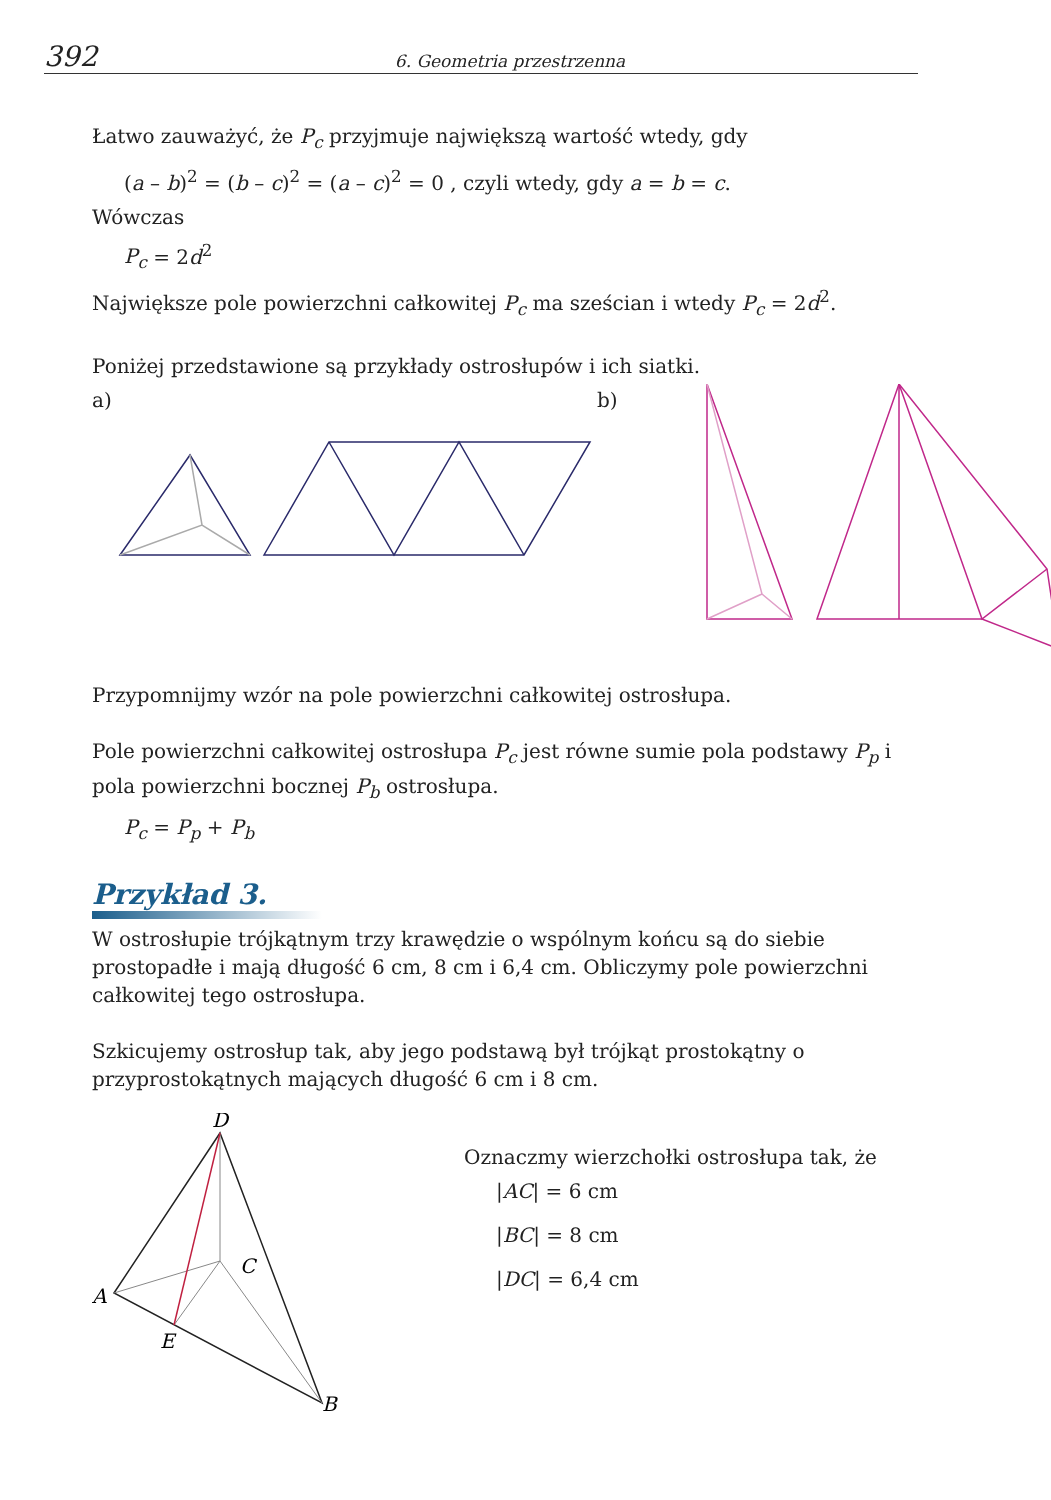392 6. Geometria przestrzenna
Łatwo zauważyć, że P<sub>c</sub> przyjmuje największą wartość wtedy, gdy
(a – b)<sup>2</sup> = (b – c)<sup>2</sup> = (a – c)<sup>2</sup> = 0 , czyli wtedy, gdy a = b = c.
Wówczas
P<sub>c</sub> = 2d<sup>2</sup>
Największe pole powierzchni całkowitej P<sub>c</sub> ma sześcian i wtedy P<sub>c</sub> = 2d<sup>2</sup>.
Poniżej przedstawione są przykłady ostrosłupów i ich siatki.
a) b)
Przypomnijmy wzór na pole powierzchni całkowitej ostrosłupa.
Pole powierzchni całkowitej ostrosłupa P<sub>c</sub> jest równe sumie pola podstawy P<sub>p</sub> i pola powierzchni bocznej P<sub>b</sub> ostrosłupa.
P<sub>c</sub> = P<sub>p</sub> + P<sub>b</sub>
Przykład 3.
W ostrosłupie trójkątnym trzy krawędzie o wspólnym końcu są do siebie prostopadłe i mają długość 6 cm, 8 cm i 6,4 cm. Obliczymy pole powierzchni całkowitej tego ostrosłupa.
Szkicujemy ostrosłup tak, aby jego podstawą był trójkąt prostokątny o przyprostokątnych mających długość 6 cm i 8 cm.
D
A
C
E
B
Oznaczmy wierzchołki ostrosłupa tak, że
|AC| = 6 cm
|BC| = 8 cm
|DC| = 6,4 cm